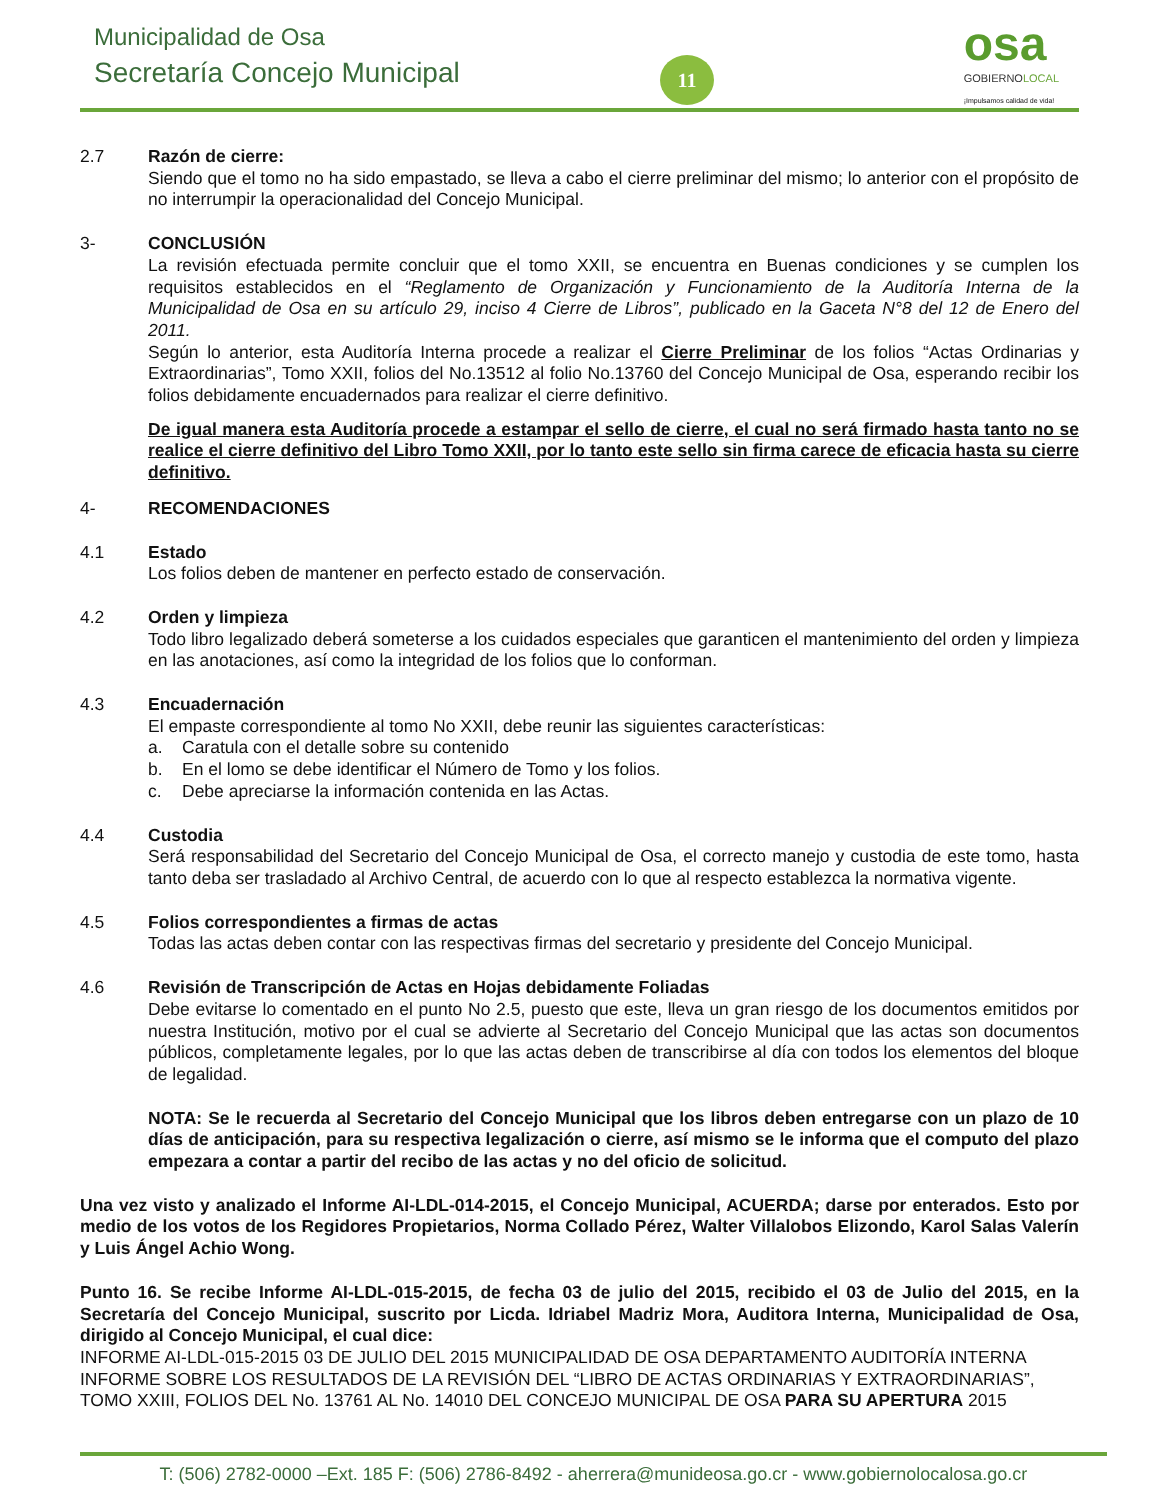Municipalidad de Osa
Secretaría Concejo Municipal 11
osa
GOBIERNOLOCAL
¡Impulsamos calidad de vida!
2.7 Razón de cierre:
Siendo que el tomo no ha sido empastado, se lleva a cabo el cierre preliminar del mismo; lo anterior con el propósito de no interrumpir la operacionalidad del Concejo Municipal.
3- CONCLUSIÓN
La revisión efectuada permite concluir que el tomo XXII, se encuentra en Buenas condiciones y se cumplen los requisitos establecidos en el “Reglamento de Organización y Funcionamiento de la Auditoría Interna de la Municipalidad de Osa en su artículo 29, inciso 4 Cierre de Libros”, publicado en la Gaceta N°8 del 12 de Enero del 2011.
Según lo anterior, esta Auditoría Interna procede a realizar el Cierre Preliminar de los folios “Actas Ordinarias y Extraordinarias”, Tomo XXII, folios del No.13512 al folio No.13760 del Concejo Municipal de Osa, esperando recibir los folios debidamente encuadernados para realizar el cierre definitivo.
De igual manera esta Auditoría procede a estampar el sello de cierre, el cual no será firmado hasta tanto no se realice el cierre definitivo del Libro Tomo XXII, por lo tanto este sello sin firma carece de eficacia hasta su cierre definitivo.
4- RECOMENDACIONES
4.1 Estado
Los folios deben de mantener en perfecto estado de conservación.
4.2 Orden y limpieza
Todo libro legalizado deberá someterse a los cuidados especiales que garanticen el mantenimiento del orden y limpieza en las anotaciones, así como la integridad de los folios que lo conforman.
4.3 Encuadernación
El empaste correspondiente al tomo No XXII, debe reunir las siguientes características:
a. Caratula con el detalle sobre su contenido
b. En el lomo se debe identificar el Número de Tomo y los folios.
c. Debe apreciarse la información contenida en las Actas.
4.4 Custodia
Será responsabilidad del Secretario del Concejo Municipal de Osa, el correcto manejo y custodia de este tomo, hasta tanto deba ser trasladado al Archivo Central, de acuerdo con lo que al respecto establezca la normativa vigente.
4.5 Folios correspondientes a firmas de actas
Todas las actas deben contar con las respectivas firmas del secretario y presidente del Concejo Municipal.
4.6 Revisión de Transcripción de Actas en Hojas debidamente Foliadas
Debe evitarse lo comentado en el punto No 2.5, puesto que este, lleva un gran riesgo de los documentos emitidos por nuestra Institución, motivo por el cual se advierte al Secretario del Concejo Municipal que las actas son documentos públicos, completamente legales, por lo que las actas deben de transcribirse al día con todos los elementos del bloque de legalidad.
NOTA: Se le recuerda al Secretario del Concejo Municipal que los libros deben entregarse con un plazo de 10 días de anticipación, para su respectiva legalización o cierre, así mismo se le informa que el computo del plazo empezara a contar a partir del recibo de las actas y no del oficio de solicitud.
Una vez visto y analizado el Informe AI-LDL-014-2015, el Concejo Municipal, ACUERDA; darse por enterados. Esto por medio de los votos de los Regidores Propietarios, Norma Collado Pérez, Walter Villalobos Elizondo, Karol Salas Valerín y Luis Ángel Achio Wong.
Punto 16. Se recibe Informe AI-LDL-015-2015, de fecha 03 de julio del 2015, recibido el 03 de Julio del 2015, en la Secretaría del Concejo Municipal, suscrito por Licda. Idriabel Madriz Mora, Auditora Interna, Municipalidad de Osa, dirigido al Concejo Municipal, el cual dice:
INFORME AI-LDL-015-2015 03 DE JULIO DEL 2015 MUNICIPALIDAD DE OSA DEPARTAMENTO AUDITORÍA INTERNA INFORME SOBRE LOS RESULTADOS DE LA REVISIÓN DEL “LIBRO DE ACTAS ORDINARIAS Y EXTRAORDINARIAS”, TOMO XXIII, FOLIOS DEL No. 13761 AL No. 14010 DEL CONCEJO MUNICIPAL DE OSA PARA SU APERTURA 2015
T: (506) 2782-0000 –Ext. 185 F: (506) 2786-8492 - aherrera@munideosa.go.cr - www.gobiernolocalosa.go.cr